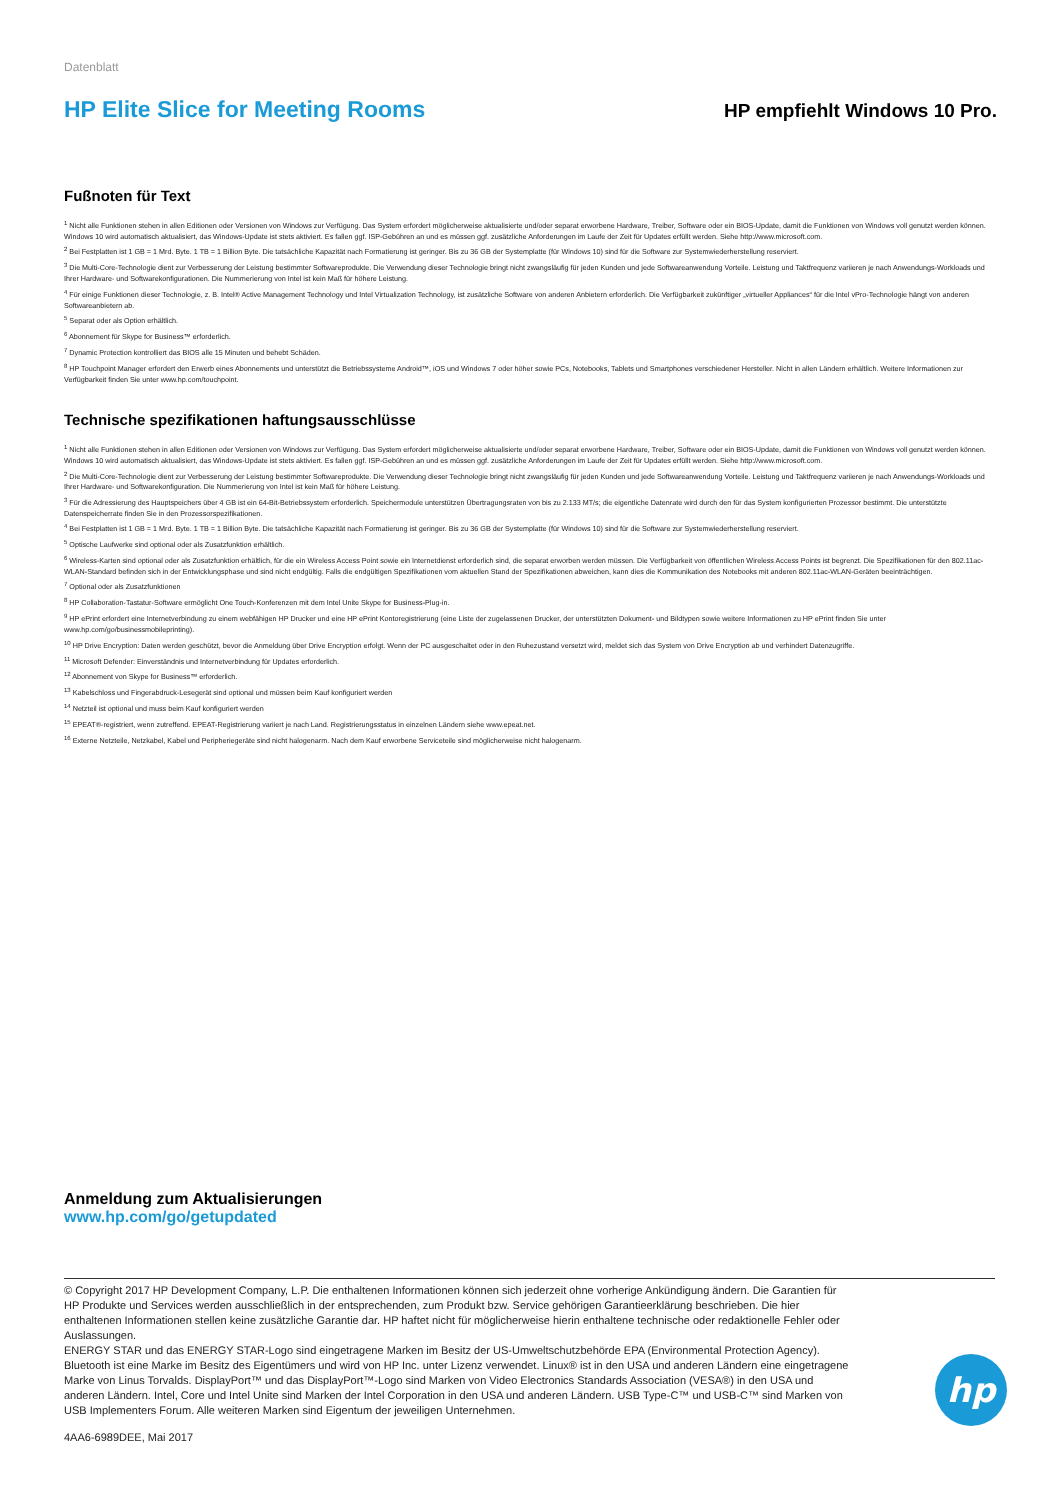Datenblatt
HP Elite Slice for Meeting Rooms
HP empfiehlt Windows 10 Pro.
Fußnoten für Text
<sup>1</sup> Nicht alle Funktionen stehen in allen Editionen oder Versionen von Windows zur Verfügung. Das System erfordert möglicherweise aktualisierte und/oder separat erworbene Hardware, Treiber, Software oder ein BIOS-Update, damit die Funktionen von Windows voll genutzt werden können. Windows 10 wird automatisch aktualisiert, das Windows-Update ist stets aktiviert. Es fallen ggf. ISP-Gebühren an und es müssen ggf. zusätzliche Anforderungen im Laufe der Zeit für Updates erfüllt werden. Siehe http://www.microsoft.com.
<sup>2</sup> Bei Festplatten ist 1 GB = 1 Mrd. Byte. 1 TB = 1 Billion Byte. Die tatsächliche Kapazität nach Formatierung ist geringer. Bis zu 36 GB der Systemplatte (für Windows 10) sind für die Software zur Systemwiederherstellung reserviert.
<sup>3</sup> Die Multi-Core-Technologie dient zur Verbesserung der Leistung bestimmter Softwareprodukte. Die Verwendung dieser Technologie bringt nicht zwangsläufig für jeden Kunden und jede Softwareanwendung Vorteile. Leistung und Taktfrequenz variieren je nach Anwendungs-Workloads und Ihrer Hardware- und Softwarekonfigurationen. Die Nummerierung von Intel ist kein Maß für höhere Leistung.
<sup>4</sup> Für einige Funktionen dieser Technologie, z. B. Intel® Active Management Technology und Intel Virtualization Technology, ist zusätzliche Software von anderen Anbietern erforderlich. Die Verfügbarkeit zukünftiger „virtueller Appliances“ für die Intel vPro-Technologie hängt von anderen Softwareanbietern ab.
<sup>5</sup> Separat oder als Option erhältlich.
<sup>6</sup> Abonnement für Skype for Business™ erforderlich.
<sup>7</sup> Dynamic Protection kontrolliert das BIOS alle 15 Minuten und behebt Schäden.
<sup>8</sup> HP Touchpoint Manager erfordert den Erwerb eines Abonnements und unterstützt die Betriebssysteme Android™, iOS und Windows 7 oder höher sowie PCs, Notebooks, Tablets und Smartphones verschiedener Hersteller. Nicht in allen Ländern erhältlich. Weitere Informationen zur Verfügbarkeit finden Sie unter www.hp.com/touchpoint.
Technische spezifikationen haftungsausschlüsse
<sup>1</sup> Nicht alle Funktionen stehen in allen Editionen oder Versionen von Windows zur Verfügung. Das System erfordert möglicherweise aktualisierte und/oder separat erworbene Hardware, Treiber, Software oder ein BIOS-Update, damit die Funktionen von Windows voll genutzt werden können. Windows 10 wird automatisch aktualisiert, das Windows-Update ist stets aktiviert. Es fallen ggf. ISP-Gebühren an und es müssen ggf. zusätzliche Anforderungen im Laufe der Zeit für Updates erfüllt werden. Siehe http://www.microsoft.com.
<sup>2</sup> Die Multi-Core-Technologie dient zur Verbesserung der Leistung bestimmter Softwareprodukte. Die Verwendung dieser Technologie bringt nicht zwangsläufig für jeden Kunden und jede Softwareanwendung Vorteile. Leistung und Taktfrequenz variieren je nach Anwendungs-Workloads und Ihrer Hardware- und Softwarekonfiguration. Die Nummerierung von Intel ist kein Maß für höhere Leistung.
<sup>3</sup> Für die Adressierung des Hauptspeichers über 4 GB ist ein 64-Bit-Betriebssystem erforderlich. Speichermodule unterstützen Übertragungsraten von bis zu 2.133 MT/s; die eigentliche Datenrate wird durch den für das System konfigurierten Prozessor bestimmt. Die unterstützte Datenspeicherrate finden Sie in den Prozessorspezifikationen.
<sup>4</sup> Bei Festplatten ist 1 GB = 1 Mrd. Byte. 1 TB = 1 Billion Byte. Die tatsächliche Kapazität nach Formatierung ist geringer. Bis zu 36 GB der Systemplatte (für Windows 10) sind für die Software zur Systemwiederherstellung reserviert.
<sup>5</sup> Optische Laufwerke sind optional oder als Zusatzfunktion erhältlich.
<sup>6</sup> Wireless-Karten sind optional oder als Zusatzfunktion erhältlich, für die ein Wireless Access Point sowie ein Internetdienst erforderlich sind, die separat erworben werden müssen. Die Verfügbarkeit von öffentlichen Wireless Access Points ist begrenzt. Die Spezifikationen für den 802.11ac-WLAN-Standard befinden sich in der Entwicklungsphase und sind nicht endgültig. Falls die endgültigen Spezifikationen vom aktuellen Stand der Spezifikationen abweichen, kann dies die Kommunikation des Notebooks mit anderen 802.11ac-WLAN-Geräten beeinträchtigen.
<sup>7</sup> Optional oder als Zusatzfunktionen
<sup>8</sup> HP Collaboration-Tastatur-Software ermöglicht One Touch-Konferenzen mit dem Intel Unite Skype for Business-Plug-in.
<sup>9</sup> HP ePrint erfordert eine Internetverbindung zu einem webfähigen HP Drucker und eine HP ePrint Kontoregistrierung (eine Liste der zugelassenen Drucker, der unterstützten Dokument- und Bildtypen sowie weitere Informationen zu HP ePrint finden Sie unter www.hp.com/go/businessmobileprinting).
<sup>10</sup> HP Drive Encryption: Daten werden geschützt, bevor die Anmeldung über Drive Encryption erfolgt. Wenn der PC ausgeschaltet oder in den Ruhezustand versetzt wird, meldet sich das System von Drive Encryption ab und verhindert Datenzugriffe.
<sup>11</sup> Microsoft Defender: Einverständnis und Internetverbindung für Updates erforderlich.
<sup>12</sup> Abonnement von Skype for Business™ erforderlich.
<sup>13</sup> Kabelschloss und Fingerabdruck-Lesegerät sind optional und müssen beim Kauf konfiguriert werden
<sup>14</sup> Netzteil ist optional und muss beim Kauf konfiguriert werden
<sup>15</sup> EPEAT®-registriert, wenn zutreffend. EPEAT-Registrierung variiert je nach Land. Registrierungsstatus in einzelnen Ländern siehe www.epeat.net.
<sup>16</sup> Externe Netzteile, Netzkabel, Kabel und Peripheriegeräte sind nicht halogenarm. Nach dem Kauf erworbene Serviceteile sind möglicherweise nicht halogenarm.
Anmeldung zum Aktualisierungen
www.hp.com/go/getupdated
© Copyright 2017 HP Development Company, L.P. Die enthaltenen Informationen können sich jederzeit ohne vorherige Ankündigung ändern. Die Garantien für HP Produkte und Services werden ausschließlich in der entsprechenden, zum Produkt bzw. Service gehörigen Garantieerklärung beschrieben. Die hier enthaltenen Informationen stellen keine zusätzliche Garantie dar. HP haftet nicht für möglicherweise hierin enthaltene technische oder redaktionelle Fehler oder Auslassungen.
ENERGY STAR und das ENERGY STAR-Logo sind eingetragene Marken im Besitz der US-Umweltschutzbehörde EPA (Environmental Protection Agency). Bluetooth ist eine Marke im Besitz des Eigentümers und wird von HP Inc. unter Lizenz verwendet. Linux® ist in den USA und anderen Ländern eine eingetragene Marke von Linus Torvalds. DisplayPort™ und das DisplayPort™-Logo sind Marken von Video Electronics Standards Association (VESA®) in den USA und anderen Ländern. Intel, Core und Intel Unite sind Marken der Intel Corporation in den USA und anderen Ländern. USB Type-C™ und USB-C™ sind Marken von USB Implementers Forum. Alle weiteren Marken sind Eigentum der jeweiligen Unternehmen.
4AA6-6989DEE, Mai 2017
hp